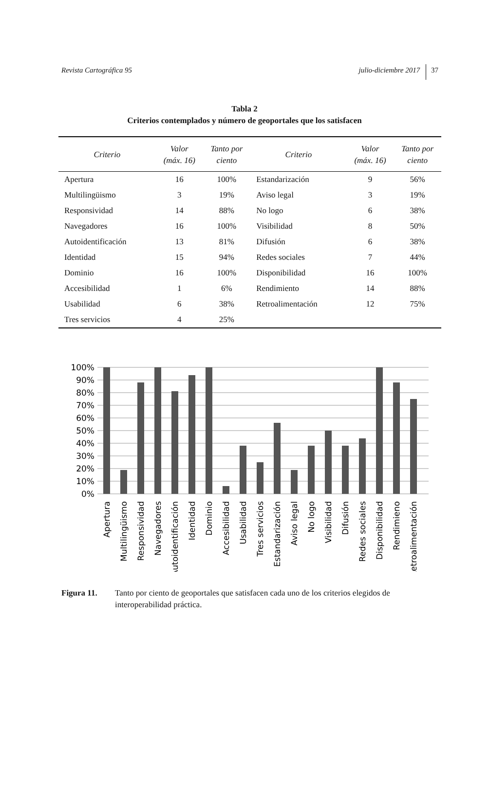Revista Cartográfica 95 julio-diciembre 2017 37
Tabla 2
Criterios contemplados y número de geoportales que los satisfacen
| Criterio | Valor (máx. 16) | Tanto por ciento | Criterio | Valor (máx. 16) | Tanto por ciento |
| --- | --- | --- | --- | --- | --- |
| Apertura | 16 | 100% | Estandarización | 9 | 56% |
| Multilingüismo | 3 | 19% | Aviso legal | 3 | 19% |
| Responsividad | 14 | 88% | No logo | 6 | 38% |
| Navegadores | 16 | 100% | Visibilidad | 8 | 50% |
| Autoidentificación | 13 | 81% | Difusión | 6 | 38% |
| Identidad | 15 | 94% | Redes sociales | 7 | 44% |
| Dominio | 16 | 100% | Disponibilidad | 16 | 100% |
| Accesibilidad | 1 | 6% | Rendimiento | 14 | 88% |
| Usabilidad | 6 | 38% | Retroalimentación | 12 | 75% |
| Tres servicios | 4 | 25% | | | |
100%
90%
80%
70%
60%
50%
40%
30%
20%
10%
0%
Apertura
Multilingüismo
Responsividad
Navegadores
Autoidentificación
Identidad
Dominio
Accesibilidad
Usabilidad
Tres servicios
Estandarización
Aviso legal
No logo
Visibilidad
Difusión
Redes sociales
Disponibilidad
Rendimieno
Retroalimentación
Figura 11. Tanto por ciento de geoportales que satisfacen cada uno de los criterios elegidos de interoperabilidad práctica.